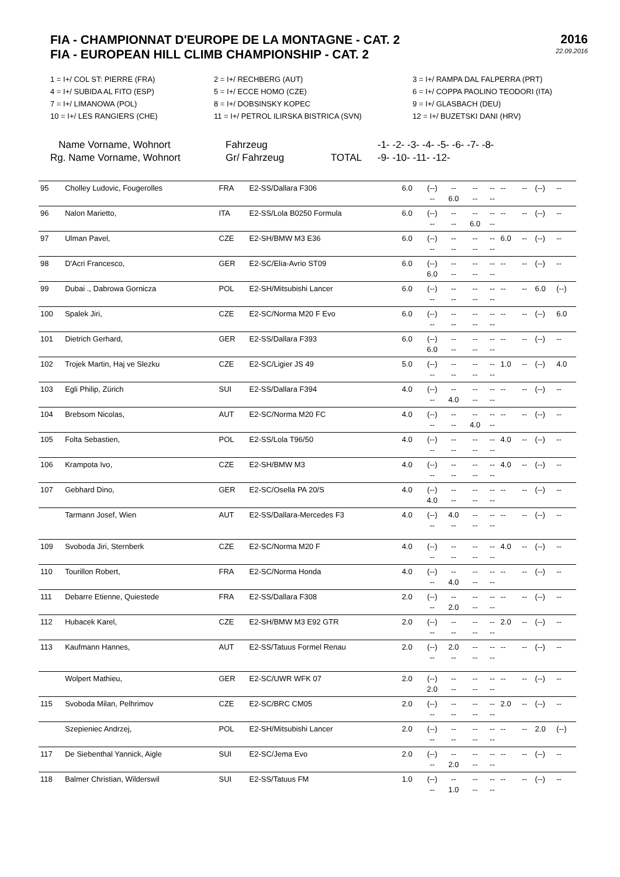2016
22.09.2016
FIA - CHAMPIONNAT D'EUROPE DE LA MONTAGNE - CAT. 2
FIA - EUROPEAN HILL CLIMB CHAMPIONSHIP - CAT. 2
1 = I+/ COL ST: PIERRE (FRA)
4 = I+/ SUBIDA AL FITO (ESP)
7 = I+/ LIMANOWA (POL)
10 = I+/ LES RANGIERS (CHE)
2 = I+/ RECHBERG (AUT)
5 = I+/ ECCE HOMO (CZE)
8 = I+/ DOBSINSKY KOPEC
11 = I+/ PETROL ILIRSKA BISTRICA (SVN)
3 = I+/ RAMPA DAL FALPERRA (PRT)
6 = I+/ COPPA PAOLINO TEODORI (ITA)
9 = I+/ GLASBACH (DEU)
12 = I+/ BUZETSKI DANI (HRV)
Name Vorname, Wohnort
Rg. Name Vorname, Wohnort
Fahrzeug
Gr/ Fahrzeug
TOTAL
-1- -2- -3- -4- -5- -6- -7- -8-
-9- -10- -11- -12-
| 95 | Cholley Ludovic, Fougerolles | FRA | E2-SS/Dallara F306 | 6.0 | (--) -- | -- 6.0 | -- -- | -- -- | -- | -- | (--) | -- |
| 96 | Nalon Marietto, | ITA | E2-SS/Lola B0250 Formula | 6.0 | (--) -- | -- -- | -- 6.0 | -- -- | -- | -- | (--) | -- |
| 97 | Ulman Pavel, | CZE | E2-SH/BMW M3 E36 | 6.0 | (--) -- | -- -- | -- -- | -- -- | 6.0 | -- | (--) | -- |
| 98 | D'Acri Francesco, | GER | E2-SC/Elia-Avrio ST09 | 6.0 | (--) 6.0 | -- -- | -- -- | -- -- | -- | -- | (--) | -- |
| 99 | Dubai ., Dabrowa Gornicza | POL | E2-SH/Mitsubishi Lancer | 6.0 | (--) -- | -- -- | -- -- | -- -- | -- | -- | 6.0 | (--) |
| 100 | Spalek Jiri, | CZE | E2-SC/Norma M20 F Evo | 6.0 | (--) -- | -- -- | -- -- | -- -- | -- | -- | (--) | 6.0 |
| 101 | Dietrich Gerhard, | GER | E2-SS/Dallara F393 | 6.0 | (--) 6.0 | -- -- | -- -- | -- -- | -- | -- | (--) | -- |
| 102 | Trojek Martin, Haj ve Slezku | CZE | E2-SC/Ligier JS 49 | 5.0 | (--) -- | -- -- | -- -- | -- -- | 1.0 | -- | (--) | 4.0 |
| 103 | Egli Philip, Zürich | SUI | E2-SS/Dallara F394 | 4.0 | (--) -- | -- 4.0 | -- -- | -- -- | -- | -- | (--) | -- |
| 104 | Brebsom Nicolas, | AUT | E2-SC/Norma M20 FC | 4.0 | (--) -- | -- -- | -- 4.0 | -- -- | -- | -- | (--) | -- |
| 105 | Folta Sebastien, | POL | E2-SS/Lola T96/50 | 4.0 | (--) -- | -- -- | -- -- | -- -- | 4.0 | -- | (--) | -- |
| 106 | Krampota Ivo, | CZE | E2-SH/BMW M3 | 4.0 | (--) -- | -- -- | -- -- | -- -- | 4.0 | -- | (--) | -- |
| 107 | Gebhard Dino, | GER | E2-SC/Osella PA 20/S | 4.0 | (--) 4.0 | -- -- | -- -- | -- -- | -- | -- | (--) | -- |
| | Tarmann Josef, Wien | AUT | E2-SS/Dallara-Mercedes F3 | 4.0 | (--) -- | 4.0 -- | -- -- | -- -- | -- | -- | (--) | -- |
| 109 | Svoboda Jiri, Sternberk | CZE | E2-SC/Norma M20 F | 4.0 | (--) -- | -- -- | -- -- | -- -- | 4.0 | -- | (--) | -- |
| 110 | Tourillon Robert, | FRA | E2-SC/Norma Honda | 4.0 | (--) -- | -- 4.0 | -- -- | -- -- | -- | -- | (--) | -- |
| 111 | Debarre Etienne, Quiestede | FRA | E2-SS/Dallara F308 | 2.0 | (--) -- | -- 2.0 | -- -- | -- -- | -- | -- | (--) | -- |
| 112 | Hubacek Karel, | CZE | E2-SH/BMW M3 E92 GTR | 2.0 | (--) -- | -- -- | -- -- | -- -- | 2.0 | -- | (--) | -- |
| 113 | Kaufmann Hannes, | AUT | E2-SS/Tatuus Formel Renau | 2.0 | (--) -- | 2.0 -- | -- -- | -- -- | -- | -- | (--) | -- |
| | Wolpert Mathieu, | GER | E2-SC/UWR WFK 07 | 2.0 | (--) 2.0 | -- -- | -- -- | -- -- | -- | -- | (--) | -- |
| 115 | Svoboda Milan, Pelhrimov | CZE | E2-SC/BRC CM05 | 2.0 | (--) -- | -- -- | -- -- | -- -- | 2.0 | -- | (--) | -- |
| | Szepieniec Andrzej, | POL | E2-SH/Mitsubishi Lancer | 2.0 | (--) -- | -- -- | -- -- | -- -- | -- | -- | 2.0 | (--) |
| 117 | De Siebenthal Yannick, Aigle | SUI | E2-SC/Jema Evo | 2.0 | (--) -- | -- 2.0 | -- -- | -- -- | -- | -- | (--) | -- |
| 118 | Balmer Christian, Wilderswil | SUI | E2-SS/Tatuus FM | 1.0 | (--) -- | -- 1.0 | -- -- | -- -- | -- | -- | (--) | -- |